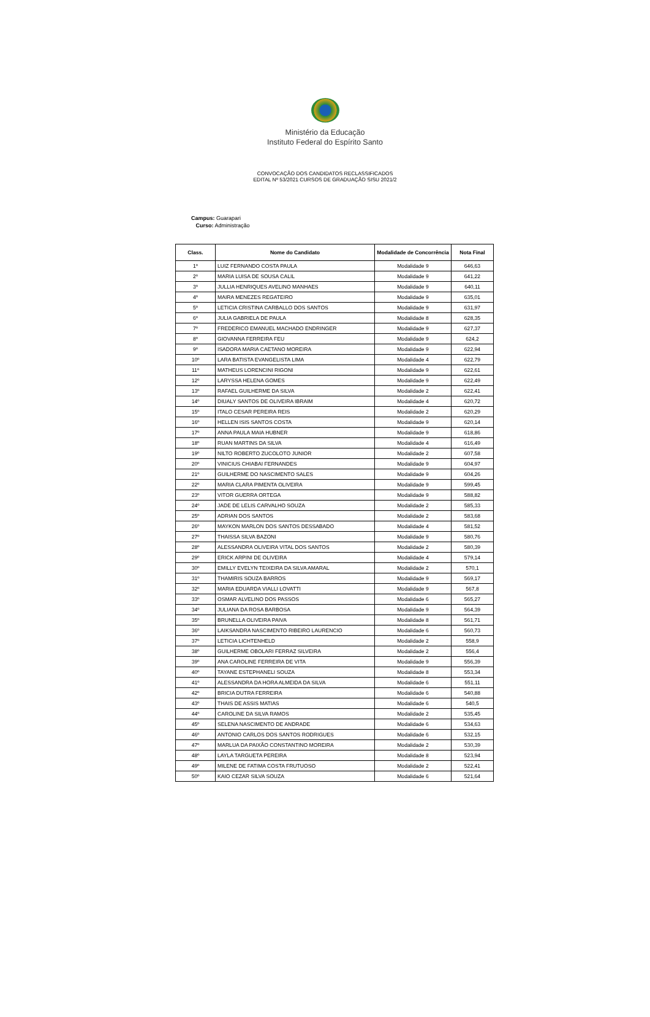Ministério da Educação
Instituto Federal do Espírito Santo
CONVOCAÇÃO DOS CANDIDATOS RECLASSIFICADOS
EDITAL Nº 53/2021 CURSOS DE GRADUAÇÃO SISU 2021/2
Campus: Guarapari
Curso: Administração
| Class. | Nome do Candidato | Modalidade de Concorrência | Nota Final |
| --- | --- | --- | --- |
| 1º | LUIZ FERNANDO COSTA PAULA | Modalidade 9 | 646,63 |
| 2º | MARIA LUISA DE SOUSA CALIL | Modalidade 9 | 641,22 |
| 3º | JULLIA HENRIQUES AVELINO MANHAES | Modalidade 9 | 640,11 |
| 4º | MAIRA MENEZES REGATEIRO | Modalidade 9 | 635,01 |
| 5º | LETICIA CRISTINA CARBALLO DOS SANTOS | Modalidade 9 | 631,97 |
| 6º | JULIA GABRIELA DE PAULA | Modalidade 8 | 628,35 |
| 7º | FREDERICO EMANUEL MACHADO ENDRINGER | Modalidade 9 | 627,37 |
| 8º | GIOVANNA FERREIRA FEU | Modalidade 9 | 624,2 |
| 9º | ISADORA MARIA CAETANO MOREIRA | Modalidade 9 | 622,94 |
| 10º | LARA BATISTA EVANGELISTA LIMA | Modalidade 4 | 622,79 |
| 11º | MATHEUS LORENCINI RIGONI | Modalidade 9 | 622,61 |
| 12º | LARYSSA HELENA GOMES | Modalidade 9 | 622,49 |
| 13º | RAFAEL GUILHERME DA SILVA | Modalidade 2 | 622,41 |
| 14º | DIUALY SANTOS DE OLIVEIRA IBRAIM | Modalidade 4 | 620,72 |
| 15º | ITALO CESAR PEREIRA REIS | Modalidade 2 | 620,29 |
| 16º | HELLEN ISIS SANTOS COSTA | Modalidade 9 | 620,14 |
| 17º | ANNA PAULA MAIA HUBNER | Modalidade 9 | 618,86 |
| 18º | RUAN MARTINS DA SILVA | Modalidade 4 | 616,49 |
| 19º | NILTO ROBERTO ZUCOLOTO JUNIOR | Modalidade 2 | 607,58 |
| 20º | VINICIUS CHIABAI FERNANDES | Modalidade 9 | 604,97 |
| 21º | GUILHERME DO NASCIMENTO SALES | Modalidade 9 | 604,26 |
| 22º | MARIA CLARA PIMENTA OLIVEIRA | Modalidade 9 | 599,45 |
| 23º | VITOR GUERRA ORTEGA | Modalidade 9 | 588,82 |
| 24º | JADE DE LELIS CARVALHO SOUZA | Modalidade 2 | 585,33 |
| 25º | ADRIAN DOS SANTOS | Modalidade 2 | 583,68 |
| 26º | MAYKON MARLON DOS SANTOS DESSABADO | Modalidade 4 | 581,52 |
| 27º | THAISSA SILVA BAZONI | Modalidade 9 | 580,76 |
| 28º | ALESSANDRA OLIVEIRA VITAL DOS SANTOS | Modalidade 2 | 580,39 |
| 29º | ERICK ARPINI DE OLIVEIRA | Modalidade 4 | 579,14 |
| 30º | EMILLY EVELYN TEIXEIRA DA SILVA AMARAL | Modalidade 2 | 570,1 |
| 31º | THAMIRIS SOUZA BARROS | Modalidade 9 | 569,17 |
| 32º | MARIA EDUARDA VIALLI LOVATTI | Modalidade 9 | 567,8 |
| 33º | OSMAR ALVELINO DOS PASSOS | Modalidade 6 | 565,27 |
| 34º | JULIANA DA ROSA BARBOSA | Modalidade 9 | 564,39 |
| 35º | BRUNELLA OLIVEIRA PAIVA | Modalidade 8 | 561,71 |
| 36º | LAIKSANDRA NASCIMENTO RIBEIRO LAURENCIO | Modalidade 6 | 560,73 |
| 37º | LETICIA LICHTENHELD | Modalidade 2 | 558,9 |
| 38º | GUILHERME OBOLARI FERRAZ SILVEIRA | Modalidade 2 | 556,4 |
| 39º | ANA CAROLINE FERREIRA DE VITA | Modalidade 9 | 556,39 |
| 40º | TAYANE ESTEPHANELI SOUZA | Modalidade 8 | 553,34 |
| 41º | ALESSANDRA DA HORA ALMEIDA DA SILVA | Modalidade 6 | 551,11 |
| 42º | BRICIA DUTRA FERREIRA | Modalidade 6 | 540,88 |
| 43º | THAIS DE ASSIS MATIAS | Modalidade 6 | 540,5 |
| 44º | CAROLINE DA SILVA RAMOS | Modalidade 2 | 535,45 |
| 45º | SELENA NASCIMENTO DE ANDRADE | Modalidade 6 | 534,63 |
| 46º | ANTONIO CARLOS DOS SANTOS RODRIGUES | Modalidade 6 | 532,15 |
| 47º | MARLUA DA PAIXÃO CONSTANTINO MOREIRA | Modalidade 2 | 530,39 |
| 48º | LAYLA TARGUETA PEREIRA | Modalidade 8 | 523,94 |
| 49º | MILENE DE FATIMA COSTA FRUTUOSO | Modalidade 2 | 522,41 |
| 50º | KAIO CEZAR SILVA SOUZA | Modalidade 6 | 521,64 |